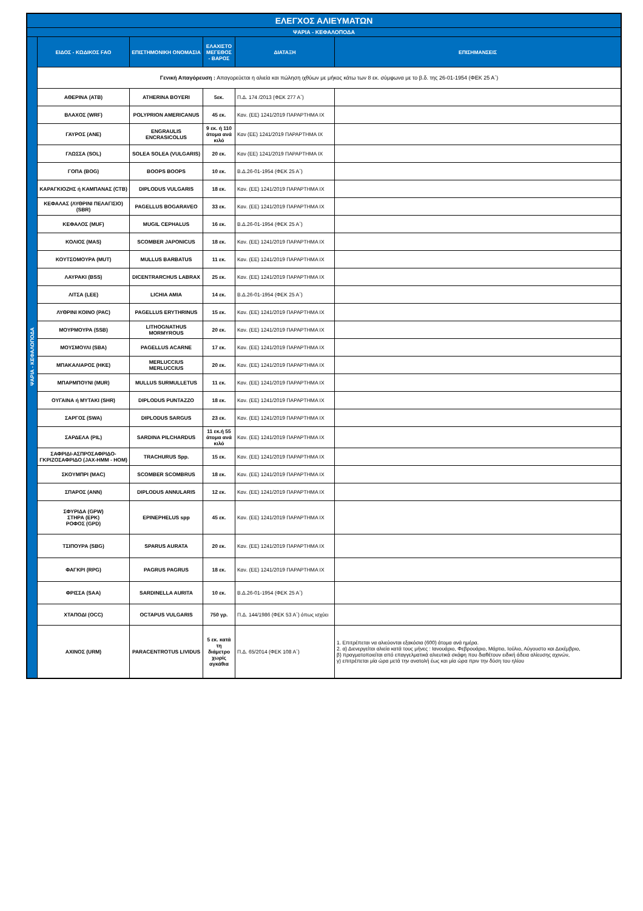| ΕΛΕΓΧΟΣ ΑΛΙΕΥΜΑΤΩΝ | | | | | |
| ΨΑΡΙΑ - ΚΕΦΑΛΟΠΟΔΑ | | | | | |
| ΨΑΡΙΑ - ΚΕΦΑΛΟΠΟΔΑ | ΕΙΔΟΣ - ΚΩΔΙΚΟΣ FAO | ΕΠΙΣΤΗΜΟΝΙΚΗ ΟΝΟΜΑΣΙΑ | ΕΛΑΧΙΣΤΟ ΜΕΓΕΘΟΣ - ΒΑΡΟΣ | ΔΙΑΤΑΞΗ | ΕΠΙΣΗΜΑΝΣΕΙΣ |
| | Γενική Απαγόρευση : Απαγορεύεται η αλιεία και πώληση ιχθύων με μήκος κάτω των 8 εκ. σύμφωνα με το β.δ. της 26-01-1954 (ΦΕΚ 25 Α΄) | | | | |
| | ΑΘΕΡΙΝΑ (ATB) | ATHERINA BOYERI | 5εκ. | Π.Δ. 174 /2013 (ΦΕΚ 277 Α΄) | |
| | ΒΛΑΧΟΣ (WRF) | POLYPRION AMERICANUS | 45 εκ. | Καν. (ΕΕ) 1241/2019 ΠΑΡΑΡΤΗΜΑ IX | |
| | ΓΑΥΡΟΣ (ANE) | ENGRAULIS ENCRASICOLUS | 9 εκ. ή 110 άτομα ανά κιλό | Καν (ΕΕ) 1241/2019 ΠΑΡΑΡΤΗΜΑ IX | |
| | ΓΛΩΣΣΑ (SOL) | SOLEA SOLEA (VULGARIS) | 20 εκ. | Καν (ΕΕ) 1241/2019 ΠΑΡΑΡΤΗΜΑ IX | |
| | ΓΟΠΑ (BOG) | BOOPS BOOPS | 10 εκ. | Β.Δ.26-01-1954 (ΦΕΚ 25 Α΄) | |
| | ΚΑΡΑΓΚΙΟΖΗΣ ή ΚΑΜΠΑΝΑΣ (CTB) | DIPLODUS VULGARIS | 18 εκ. | Καν. (ΕΕ) 1241/2019 ΠΑΡΑΡΤΗΜΑ IX | |
| | ΚΕΦΑΛΑΣ (ΛΥΘΡΙΝΙ ΠΕΛΑΓΙΣΙΟ) (SBR) | PAGELLUS BOGARAVEO | 33 εκ. | Καν. (ΕΕ) 1241/2019 ΠΑΡΑΡΤΗΜΑ IX | |
| | ΚΕΦΑΛΟΣ (MUF) | MUGIL CEPHALUS | 16 εκ. | Β.Δ.26-01-1954 (ΦΕΚ 25 Α΄) | |
| | ΚΟΛΙΟΣ (MAS) | SCOMBER JAPONICUS | 18 εκ. | Καν. (ΕΕ) 1241/2019 ΠΑΡΑΡΤΗΜΑ IX | |
| | ΚΟΥΤΣΟΜΟΥΡΑ (MUT) | MULLUS BARBATUS | 11 εκ. | Καν. (ΕΕ) 1241/2019 ΠΑΡΑΡΤΗΜΑ IX | |
| | ΛΑΥΡΑΚΙ (BSS) | DICENTRARCHUS LABRAX | 25 εκ. | Καν. (ΕΕ) 1241/2019 ΠΑΡΑΡΤΗΜΑ IX | |
| | ΛΙΤΣΑ (LEE) | LICHIA AMIA | 14 εκ. | Β.Δ.26-01-1954 (ΦΕΚ 25 Α΄) | |
| | ΛΥΘΡΙΝΙ ΚΟΙΝΟ (PAC) | PAGELLUS ERYTHRINUS | 15 εκ. | Καν. (ΕΕ) 1241/2019 ΠΑΡΑΡΤΗΜΑ IX | |
| | ΜΟΥΡΜΟΥΡΑ (SSB) | LITHOGNATHUS MORMYROUS | 20 εκ. | Καν. (ΕΕ) 1241/2019 ΠΑΡΑΡΤΗΜΑ IX | |
| | ΜΟΥΣΜΟΥΛΙ (SBA) | PAGELLUS ACARNE | 17 εκ. | Καν. (ΕΕ) 1241/2019 ΠΑΡΑΡΤΗΜΑ IX | |
| | ΜΠΑΚΑΛΙΑΡΟΣ (HKE) | MERLUCCIUS MERLUCCIUS | 20 εκ. | Καν. (ΕΕ) 1241/2019 ΠΑΡΑΡΤΗΜΑ IX | |
| | ΜΠΑΡΜΠΟΥΝΙ (MUR) | MULLUS SURMULLETUS | 11 εκ. | Καν. (ΕΕ) 1241/2019 ΠΑΡΑΡΤΗΜΑ IX | |
| | ΟΥΓΑΙΝΑ ή ΜΥΤΑΚΙ (SHR) | DIPLODUS PUNTAZZO | 18 εκ. | Καν. (ΕΕ) 1241/2019 ΠΑΡΑΡΤΗΜΑ IX | |
| | ΣΑΡΓΟΣ (SWA) | DIPLODUS SARGUS | 23 εκ. | Καν. (ΕΕ) 1241/2019 ΠΑΡΑΡΤΗΜΑ IX | |
| | ΣΑΡΔΕΛΑ (PIL) | SARDINA PILCHARDUS | 11 εκ.ή 55 άτομα ανά κιλό | Καν. (ΕΕ) 1241/2019 ΠΑΡΑΡΤΗΜΑ IX | |
| | ΣΑΦΡΙΔΙ-ΑΣΠΡΟΣΑΦΡΙΔΟ-ΓΚΡΙΖΟΣΑΦΡΙΔΟ (JAX-HMM - HOM) | TRACHURUS Spp. | 15 εκ. | Καν. (ΕΕ) 1241/2019 ΠΑΡΑΡΤΗΜΑ IX | |
| | ΣΚΟΥΜΠΡΙ (MAC) | SCOMBER SCOMBRUS | 18 εκ. | Καν. (ΕΕ) 1241/2019 ΠΑΡΑΡΤΗΜΑ IX | |
| | ΣΠΑΡΟΣ (ANN) | DIPLODUS ANNULARIS | 12 εκ. | Καν. (ΕΕ) 1241/2019 ΠΑΡΑΡΤΗΜΑ IX | |
| | ΣΦΥΡΙΔΑ (GPW) ΣΤΗΡΑ (EPK) ΡΟΦΟΣ (GPD) | EPINEPHELUS spp | 45 εκ. | Καν. (ΕΕ) 1241/2019 ΠΑΡΑΡΤΗΜΑ IX | |
| | ΤΣΙΠΟΥΡΑ (SBG) | SPARUS AURATA | 20 εκ. | Καν. (ΕΕ) 1241/2019 ΠΑΡΑΡΤΗΜΑ IX | |
| | ΦΑΓΚΡΙ (RPG) | PAGRUS PAGRUS | 18 εκ. | Καν. (ΕΕ) 1241/2019 ΠΑΡΑΡΤΗΜΑ IX | |
| | ΦΡΙΣΣΑ (SAA) | SARDINELLA AURITA | 10 εκ. | Β.Δ.26-01-1954 (ΦΕΚ 25 Α΄) | |
| | ΧΤΑΠΟΔΙ (OCC) | OCTAPUS VULGARIS | 750 γρ. | Π.Δ. 144/1986 (ΦΕΚ 53 Α΄) όπως ισχύει | |
| | ΑΧΙΝΟΣ (URM) | PARACENTROTUS LIVIDUS | 5 εκ. κατά τη διάμετρο χωρίς αγκάθια | Π.Δ. 65/2014 (ΦΕΚ 108 Α΄) | 1. Επιτρέπεται να αλιεύονται εξακόσια (600) άτομα ανά ημέρα. 2. α) Διενεργείται αλιεία κατά τους μήνες : Ιανουάριο, Φεβρουάριο, Μάρτιο, Ιούλιο, Αύγουστο και Δεκέμβριο, β) πραγματοποιείται από επαγγελματικά αλιευτικά σκάφη που διαθέτουν ειδική άδεια αλίευσης αχινών, γ) επιτρέπεται μία ώρα μετά την ανατολή έως και μία ώρα πριν την δύση του ηλίου |